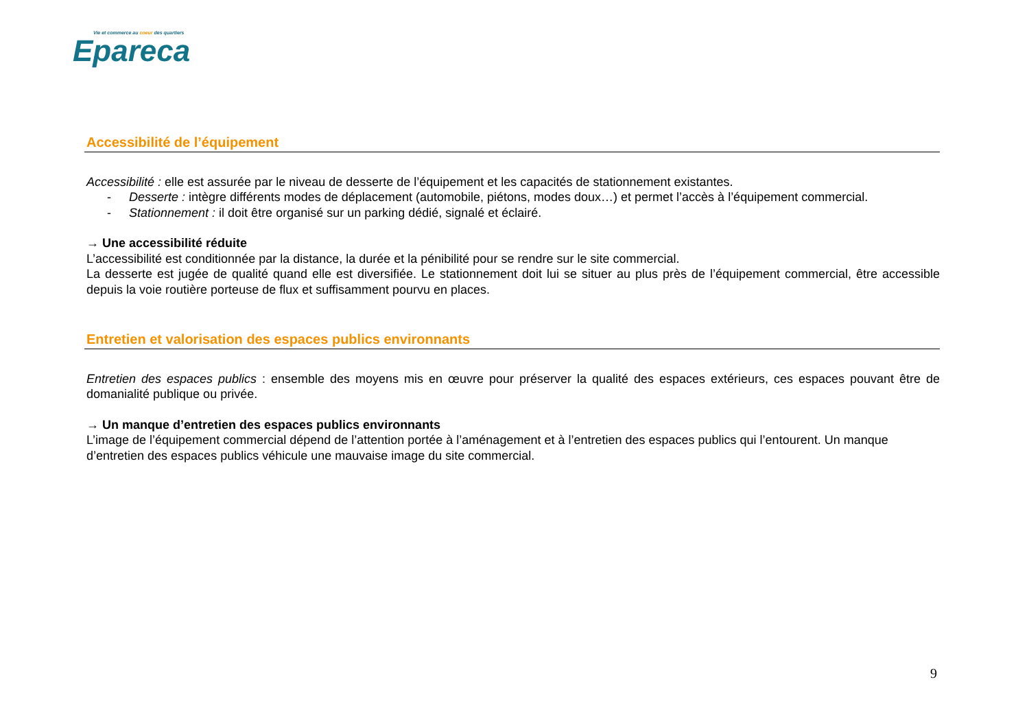Vie et commerce au coeur des quartiers
Epareca
Accessibilité de l’équipement
Accessibilité : elle est assurée par le niveau de desserte de l’équipement et les capacités de stationnement existantes.
- Desserte : intègre différents modes de déplacement (automobile, piétons, modes doux…) et permet l’accès à l’équipement commercial.
- Stationnement : il doit être organisé sur un parking dédié, signalé et éclairé.
→ Une accessibilité réduite
L’accessibilité est conditionnée par la distance, la durée et la pénibilité pour se rendre sur le site commercial.
La desserte est jugée de qualité quand elle est diversifiée. Le stationnement doit lui se situer au plus près de l’équipement commercial, être accessible depuis la voie routière porteuse de flux et suffisamment pourvu en places.
Entretien et valorisation des espaces publics environnants
Entretien des espaces publics : ensemble des moyens mis en œuvre pour préserver la qualité des espaces extérieurs, ces espaces pouvant être de domanialité publique ou privée.
→ Un manque d’entretien des espaces publics environnants
L’image de l’équipement commercial dépend de l’attention portée à l’aménagement et à l’entretien des espaces publics qui l’entourent. Un manque d’entretien des espaces publics véhicule une mauvaise image du site commercial.
9